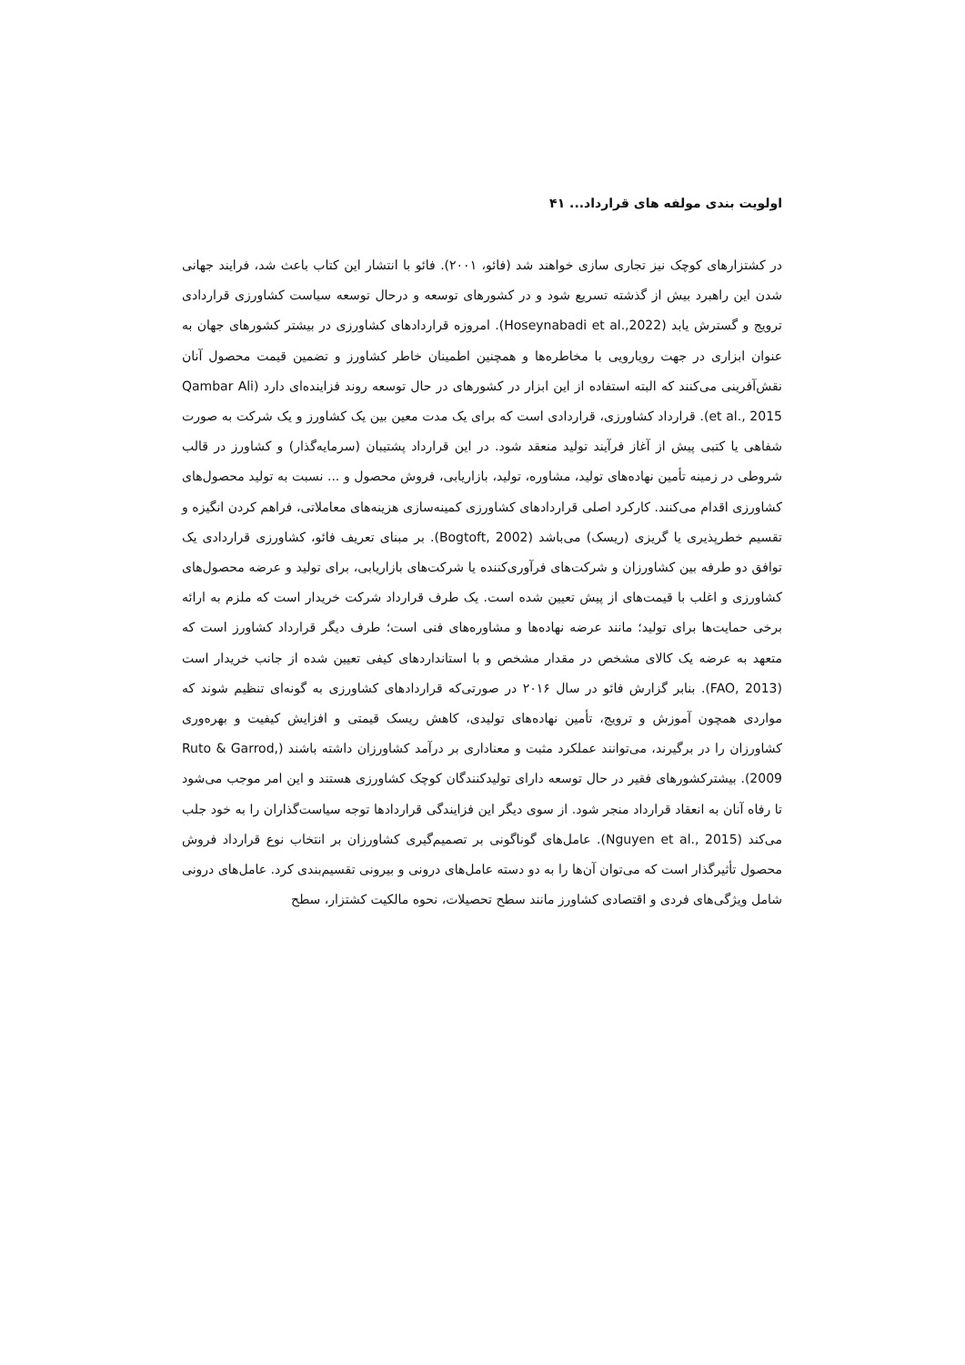اولویت بندی مولفه های قرارداد... ۴۱
در کشتزارهای کوچک نیز تجاری سازی خواهند شد (فائو، ۲۰۰۱). فائو با انتشار این کتاب باعث شد، فرایند جهانی شدن این راهبرد بیش از گذشته تسریع شود و در کشورهای توسعه و درحال توسعه سیاست کشاورزی قراردادی ترویج و گسترش یابد (Hoseynabadi et al.,2022). امروزه قراردادهای کشاورزی در بیشتر کشورهای جهان به عنوان ابزاری در جهت رویارویی با مخاطره‌ها و همچنین اطمینان خاطر کشاورز و تضمین قیمت محصول آنان نقش‌آفرینی می‌کنند که البته استفاده از این ابزار در کشورهای در حال توسعه روند فزاینده‌ای دارد (Qambar Ali et al., 2015). قرارداد کشاورزی، قراردادی است که برای یک مدت معین بین یک کشاورز و یک شرکت به صورت شفاهی یا کتبی پیش از آغاز فرآیند تولید منعقد شود. در این قرارداد پشتیبان (سرمایه‌گذار) و کشاورز در قالب شروطی در زمینه تأمین نهاده‌های تولید، مشاوره، تولید، بازاریابی، فروش محصول و ... نسبت به تولید محصول‌های کشاورزی اقدام می‌کنند. کارکرد اصلی قراردادهای کشاورزی کمینه‌سازی هزینه‌های معاملاتی، فراهم کردن انگیزه و تقسیم خطرپذیری یا گریزی (ریسک) می‌باشد (Bogtoft, 2002). بر مبنای تعریف فائو، کشاورزی قراردادی یک توافق دو طرفه بین کشاورزان و شرکت‌های فرآوری‌کننده یا شرکت‌های بازاریابی، برای تولید و عرضه محصول‌های کشاورزی و اغلب با قیمت‌های از پیش تعیین شده است. یک طرف قرارداد شرکت خریدار است که ملزم به ارائه برخی حمایت‌ها برای تولید؛ مانند عرضه نهاده‌ها و مشاوره‌های فنی است؛ طرف دیگر قرارداد کشاورز است که متعهد به عرضه یک کالای مشخص در مقدار مشخص و با استانداردهای کیفی تعیین شده از جانب خریدار است (FAO, 2013). بنابر گزارش فائو در سال ۲۰۱۶ در صورتی‌که قراردادهای کشاورزی به گونه‌ای تنظیم شوند که مواردی همچون آموزش و ترویج، تأمین نهاده‌های تولیدی، کاهش ریسک قیمتی و افزایش کیفیت و بهره‌وری کشاورزان را در برگیرند، می‌توانند عملکرد مثبت و معناداری بر درآمد کشاورزان داشته باشند (Ruto & Garrod, 2009). بیشترکشورهای فقیر در حال توسعه دارای تولیدکنندگان کوچک کشاورزی هستند و این امر موجب می‌شود تا رفاه آنان به انعقاد قرارداد منجر شود. از سوی دیگر این فزایندگی قراردادها توجه سیاست‌گذاران را به خود جلب می‌کند (Nguyen et al., 2015). عامل‌های گوناگونی بر تصمیم‌گیری کشاورزان بر انتخاب نوع قرارداد فروش محصول تأثیرگذار است که می‌توان آن‌ها را به دو دسته عامل‌های درونی و بیرونی تقسیم‌بندی کرد. عامل‌های درونی شامل ویژگی‌های فردی و اقتصادی کشاورز مانند سطح تحصیلات، نحوه مالکیت کشتزار، سطح